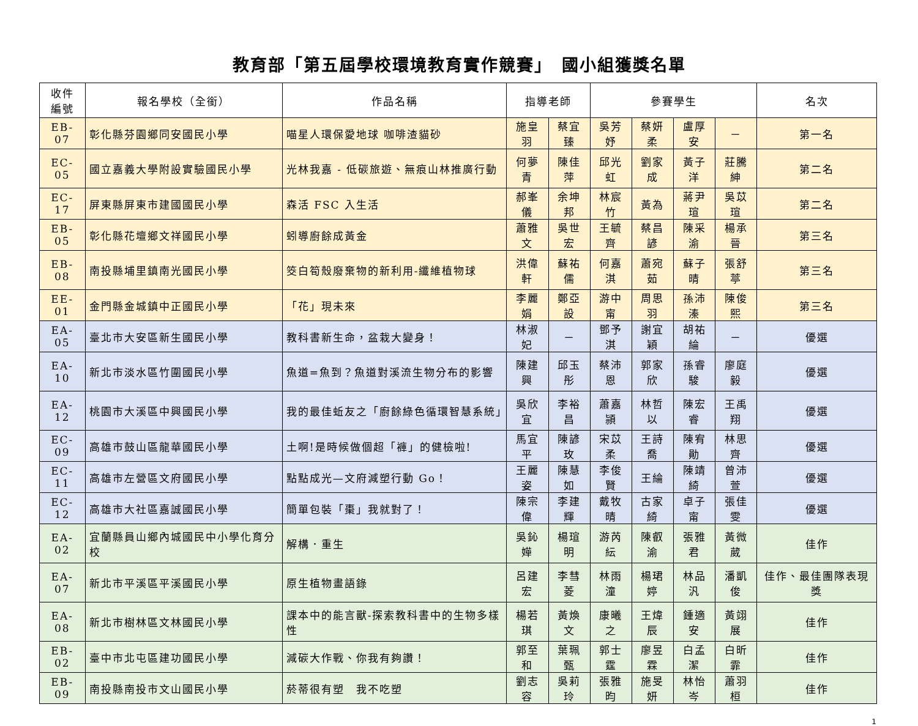教育部「第五屆學校環境教育實作競賽」　國小組獲獎名單
| 收件 編號 | 報名學校（全銜） | 作品名稱 | 指導老師 | | 參賽學生 | | | | 名次 |
| --- | --- | --- | --- | --- | --- | --- | --- | --- | --- |
| EB-07 | 彰化縣芬園鄉同安國民小學 | 喵星人環保愛地球 咖啡渣貓砂 | 施皇羽 | 蔡宜臻 | 吳芳妤 | 蔡妍柔 | 盧厚安 | － | 第一名 |
| EC-05 | 國立嘉義大學附設實驗國民小學 | 光林我嘉 - 低碳旅遊、無痕山林推廣行動 | 何夢青 | 陳佳萍 | 邱光虹 | 劉家成 | 黃子洋 | 莊騰紳 | 第二名 |
| EC-17 | 屏東縣屏東市建國國民小學 | 森活 FSC 入生活 | 郝峯儀 | 余坤邦 | 林宸竹 | 黃為 | 蔣尹瑄 | 吳苡瑄 | 第二名 |
| EB-05 | 彰化縣花壇鄉文祥國民小學 | 蚓導廚餘成黃金 | 蕭雅文 | 吳世宏 | 王毓齊 | 蔡昌諺 | 陳采渝 | 楊承晉 | 第三名 |
| EB-08 | 南投縣埔里鎮南光國民小學 | 筊白筍殼廢棄物的新利用-纖維植物球 | 洪偉軒 | 蘇祐儒 | 何嘉淇 | 蕭宛茹 | 蘇子晴 | 張舒葶 | 第三名 |
| EE-01 | 金門縣金城鎮中正國民小學 | 「花」現未來 | 李麗娟 | 鄭亞設 | 游中甯 | 周思羽 | 孫沛溱 | 陳俊熙 | 第三名 |
| EA-05 | 臺北市大安區新生國民小學 | 教科書新生命，盆栽大變身！ | 林淑妃 | － | 鄧予淇 | 謝宜穎 | 胡祐綸 | － | 優選 |
| EA-10 | 新北市淡水區竹圍國民小學 | 魚道=魚到？魚道對溪流生物分布的影響 | 陳建興 | 邱玉彤 | 蔡沛恩 | 郭家欣 | 孫睿駿 | 廖庭毅 | 優選 |
| EA-12 | 桃園市大溪區中興國民小學 | 我的最佳蚯友之「廚餘綠色循環智慧系統」 | 吳欣宜 | 李裕昌 | 蕭嘉頴 | 林哲以 | 陳宏睿 | 王禹翔 | 優選 |
| EC-09 | 高雄市鼓山區龍華國民小學 | 土啊!是時候做個超「褲」的健檢啦! | 馬宜平 | 陳諺玫 | 宋苡柔 | 王詩喬 | 陳宥勛 | 林思齊 | 優選 |
| EC-11 | 高雄市左營區文府國民小學 | 點點成光—文府減塑行動 Go！ | 王麗姿 | 陳慧如 | 李俊賢 | 王綸 | 陳靖綺 | 曾沛萱 | 優選 |
| EC-12 | 高雄市大社區嘉誠國民小學 | 簡單包裝「棗」我就對了！ | 陳宗偉 | 李建輝 | 戴牧晴 | 古家綺 | 卓子甯 | 張佳雯 | 優選 |
| EA-02 | 宜蘭縣員山鄉內城國民中小學化育分校 | 解構．重生 | 吳鈊嬅 | 楊瑄明 | 游芮紜 | 陳叡渝 | 張雅君 | 黃微葳 | 佳作 |
| EA-07 | 新北市平溪區平溪國民小學 | 原生植物畫語錄 | 呂建宏 | 李彗菱 | 林雨潼 | 楊珺婷 | 林品汎 | 潘凱俊 | 佳作、最佳團隊表現獎 |
| EA-08 | 新北市樹林區文林國民小學 | 課本中的能言獸-探索教科書中的生物多樣性 | 楊若琪 | 黃煥文 | 康曦之 | 王煒辰 | 鍾適安 | 黃翊展 | 佳作 |
| EB-02 | 臺中市北屯區建功國民小學 | 減碳大作戰、你我有夠讚！ | 郭至和 | 葉珮甄 | 郭士霆 | 廖昱霖 | 白孟潔 | 白昕霏 | 佳作 |
| EB-09 | 南投縣南投市文山國民小學 | 菸蒂很有塑 我不吃塑 | 劉志容 | 吳莉玲 | 張雅昀 | 施旻妍 | 林怡岑 | 蕭羽桓 | 佳作 |
1